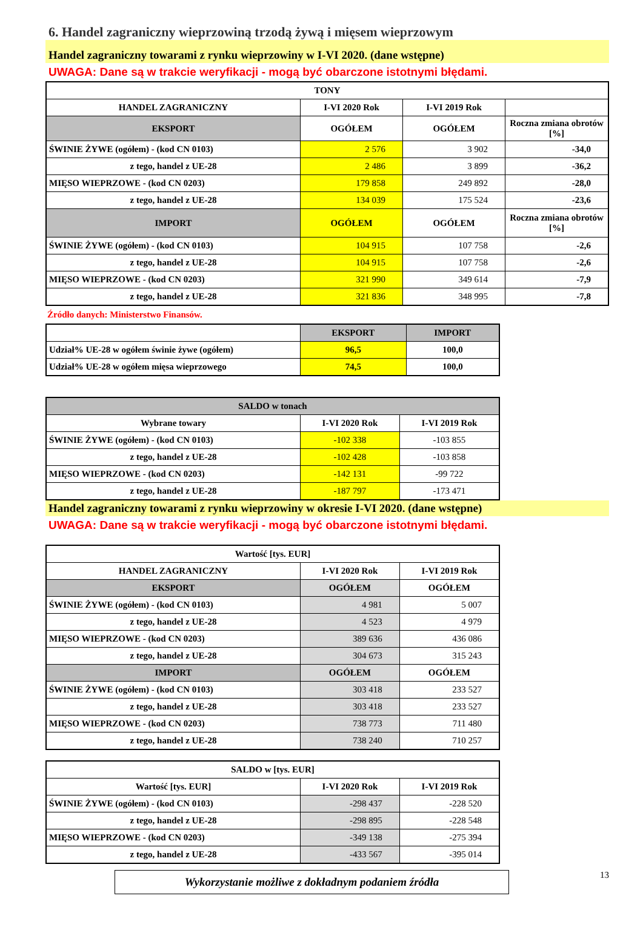6. Handel zagraniczny wieprzowiną trzodą żywą i mięsem wieprzowym
Handel zagraniczny towarami z rynku wieprzowiny w I-VI 2020. (dane wstępne)
UWAGA: Dane są w trakcie weryfikacji - mogą być obarczone istotnymi błędami.
| TONY | | | |
| --- | --- | --- | --- |
| HANDEL ZAGRANICZNY | I-VI 2020 Rok | I-VI 2019 Rok | |
| EKSPORT | OGÓŁEM | OGÓŁEM | Roczna zmiana obrotów [%] |
| ŚWINIE ŻYWE (ogółem) - (kod CN 0103) | 2 576 | 3 902 | -34,0 |
| z tego, handel z UE-28 | 2 486 | 3 899 | -36,2 |
| MIĘSO WIEPRZOWE - (kod CN 0203) | 179 858 | 249 892 | -28,0 |
| z tego, handel z UE-28 | 134 039 | 175 524 | -23,6 |
| IMPORT | OGÓŁEM | OGÓŁEM | Roczna zmiana obrotów [%] |
| ŚWINIE ŻYWE (ogółem) - (kod CN 0103) | 104 915 | 107 758 | -2,6 |
| z tego, handel z UE-28 | 104 915 | 107 758 | -2,6 |
| MIĘSO WIEPRZOWE - (kod CN 0203) | 321 990 | 349 614 | -7,9 |
| z tego, handel z UE-28 | 321 836 | 348 995 | -7,8 |
Źródło danych: Ministerstwo Finansów.
| | EKSPORT | IMPORT |
| --- | --- | --- |
| Udział% UE-28 w ogółem świnie żywe (ogółem) | 96,5 | 100,0 |
| Udział% UE-28 w ogółem mięsa wieprzowego | 74,5 | 100,0 |
| SALDO w tonach | | |
| --- | --- | --- |
| Wybrane towary | I-VI 2020 Rok | I-VI 2019 Rok |
| ŚWINIE ŻYWE (ogółem) - (kod CN 0103) | -102 338 | -103 855 |
| z tego, handel z UE-28 | -102 428 | -103 858 |
| MIĘSO WIEPRZOWE - (kod CN 0203) | -142 131 | -99 722 |
| z tego, handel z UE-28 | -187 797 | -173 471 |
Handel zagraniczny towarami z rynku wieprzowiny w okresie I-VI 2020. (dane wstępne)
UWAGA: Dane są w trakcie weryfikacji - mogą być obarczone istotnymi błędami.
| Wartość [tys. EUR] | | |
| --- | --- | --- |
| HANDEL ZAGRANICZNY | I-VI 2020 Rok | I-VI 2019 Rok |
| EKSPORT | OGÓŁEM | OGÓŁEM |
| ŚWINIE ŻYWE (ogółem) - (kod CN 0103) | 4 981 | 5 007 |
| z tego, handel z UE-28 | 4 523 | 4 979 |
| MIĘSO WIEPRZOWE - (kod CN 0203) | 389 636 | 436 086 |
| z tego, handel z UE-28 | 304 673 | 315 243 |
| IMPORT | OGÓŁEM | OGÓŁEM |
| ŚWINIE ŻYWE (ogółem) - (kod CN 0103) | 303 418 | 233 527 |
| z tego, handel z UE-28 | 303 418 | 233 527 |
| MIĘSO WIEPRZOWE - (kod CN 0203) | 738 773 | 711 480 |
| z tego, handel z UE-28 | 738 240 | 710 257 |
| SALDO w [tys. EUR] | | |
| --- | --- | --- |
| Wartość [tys. EUR] | I-VI 2020 Rok | I-VI 2019 Rok |
| ŚWINIE ŻYWE (ogółem) - (kod CN 0103) | -298 437 | -228 520 |
| z tego, handel z UE-28 | -298 895 | -228 548 |
| MIĘSO WIEPRZOWE - (kod CN 0203) | -349 138 | -275 394 |
| z tego, handel z UE-28 | -433 567 | -395 014 |
Wykorzystanie możliwe z dokładnym podaniem źródła
13